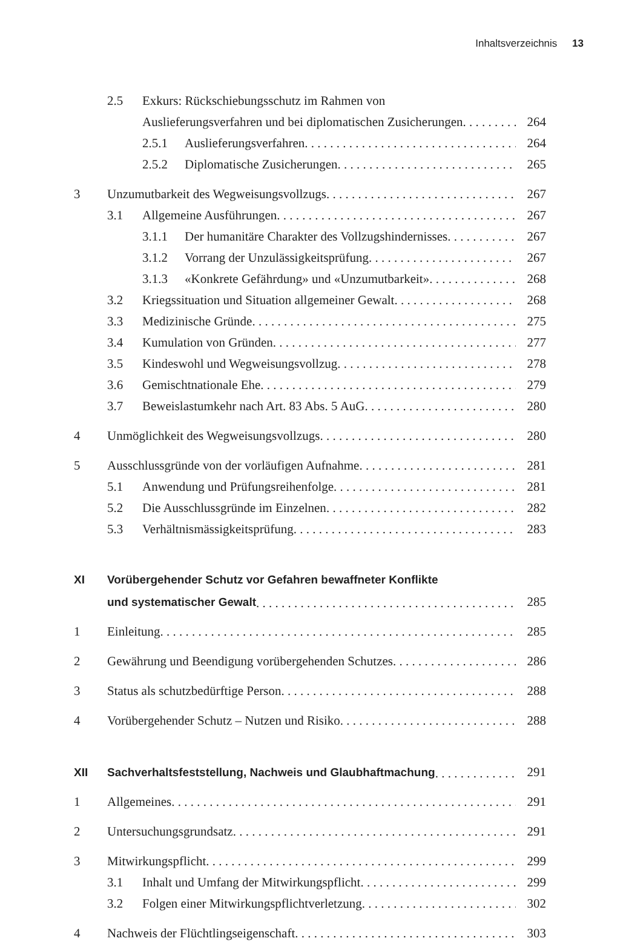Inhaltsverzeichnis 13
2.5 Exkurs: Rückschiebungsschutz im Rahmen von
Auslieferungsverfahren und bei diplomatischen Zusicherungen 264
2.5.1 Auslieferungsverfahren 264
2.5.2 Diplomatische Zusicherungen 265
3 Unzumutbarkeit des Wegweisungsvollzugs 267
3.1 Allgemeine Ausführungen 267
3.1.1 Der humanitäre Charakter des Vollzugshindernisses 267
3.1.2 Vorrang der Unzulässigkeitsprüfung 267
3.1.3 «Konkrete Gefährdung» und «Unzumutbarkeit» 268
3.2 Kriegssituation und Situation allgemeiner Gewalt 268
3.3 Medizinische Gründe 275
3.4 Kumulation von Gründen 277
3.5 Kindeswohl und Wegweisungsvollzug 278
3.6 Gemischtnationale Ehe 279
3.7 Beweislastumkehr nach Art. 83 Abs. 5 AuG 280
4 Unmöglichkeit des Wegweisungsvollzugs 280
5 Ausschlussgründe von der vorläufigen Aufnahme 281
5.1 Anwendung und Prüfungsreihenfolge 281
5.2 Die Ausschlussgründe im Einzelnen 282
5.3 Verhältnismässigkeitsprüfung 283
XI Vorübergehender Schutz vor Gefahren bewaffneter Konflikte
und systematischer Gewalt 285
1 Einleitung 285
2 Gewährung und Beendigung vorübergehenden Schutzes 286
3 Status als schutzbedürftige Person 288
4 Vorübergehender Schutz – Nutzen und Risiko 288
XII Sachverhaltsfeststellung, Nachweis und Glaubhaftmachung 291
1 Allgemeines 291
2 Untersuchungsgrundsatz 291
3 Mitwirkungspflicht 299
3.1 Inhalt und Umfang der Mitwirkungspflicht 299
3.2 Folgen einer Mitwirkungspflichtverletzung 302
4 Nachweis der Flüchtlingseigenschaft 303